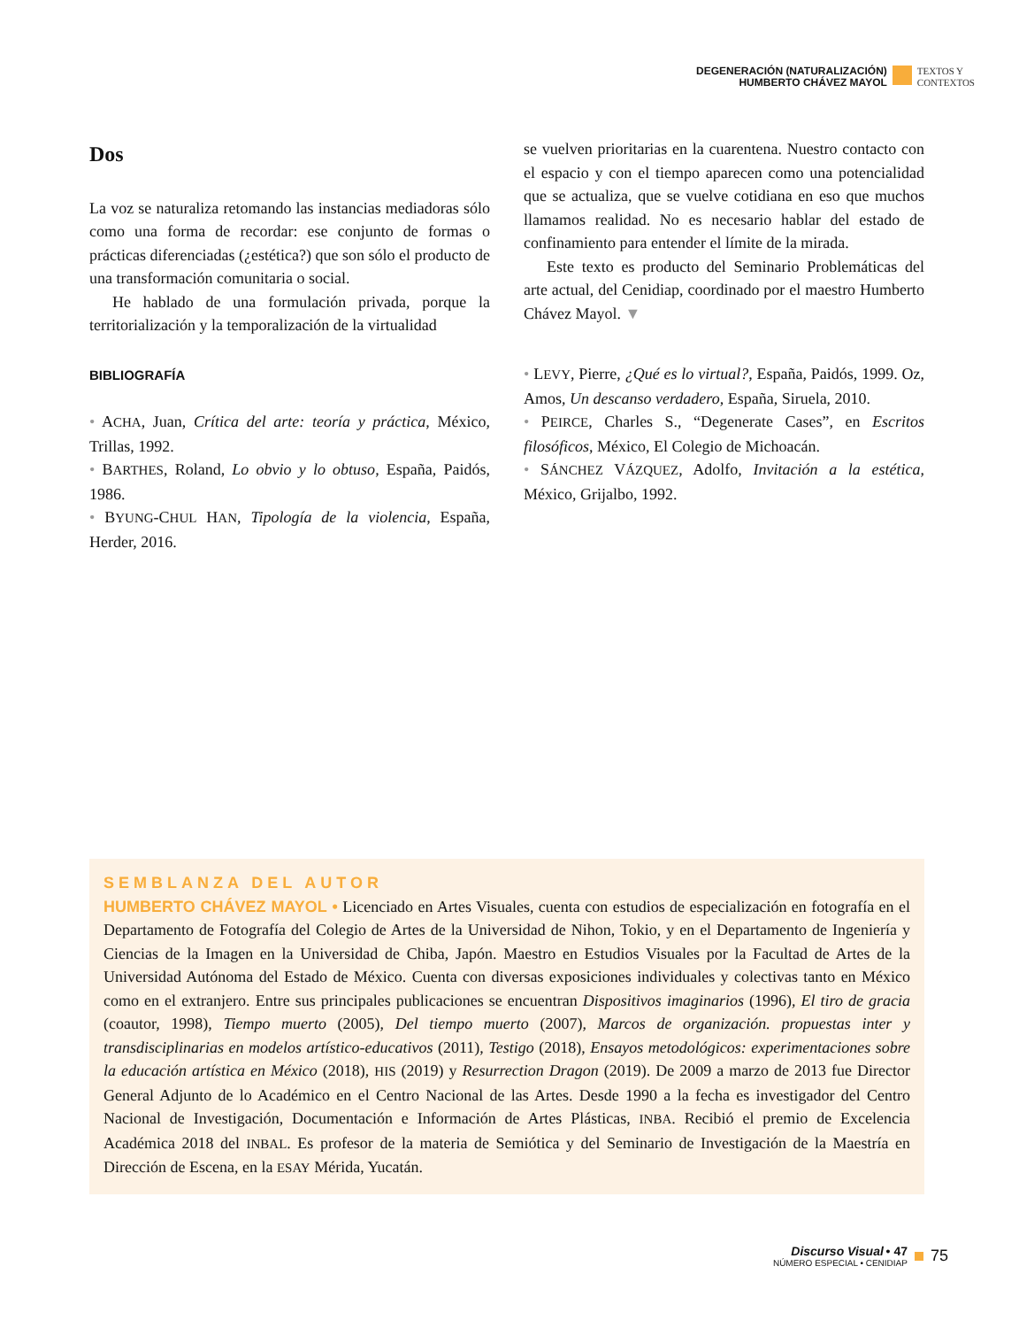DEGENERACIÓN (NATURALIZACIÓN)
HUMBERTO CHÁVEZ MAYOL
TEXTOS Y
CONTEXTOS
Dos
La voz se naturaliza retomando las instancias mediadoras sólo como una forma de recordar: ese conjunto de formas o prácticas diferenciadas (¿estética?) que son sólo el producto de una transformación comunitaria o social.
He hablado de una formulación privada, porque la territorialización y la temporalización de la virtualidad
BIBLIOGRAFÍA
• ACHA, Juan, Crítica del arte: teoría y práctica, México, Trillas, 1992.
• BARTHES, Roland, Lo obvio y lo obtuso, España, Paidós, 1986.
• BYUNG-CHUL HAN, Tipología de la violencia, España, Herder, 2016.
se vuelven prioritarias en la cuarentena. Nuestro contacto con el espacio y con el tiempo aparecen como una potencialidad que se actualiza, que se vuelve cotidiana en eso que muchos llamamos realidad. No es necesario hablar del estado de confinamiento para entender el límite de la mirada.
Este texto es producto del Seminario Problemáticas del arte actual, del Cenidiap, coordinado por el maestro Humberto Chávez Mayol. ▼
• LEVY, Pierre, ¿Qué es lo virtual?, España, Paidós, 1999. Oz, Amos, Un descanso verdadero, España, Siruela, 2010.
• PEIRCE, Charles S., “Degenerate Cases”, en Escritos filosóficos, México, El Colegio de Michoacán.
• SÁNCHEZ VÁZQUEZ, Adolfo, Invitación a la estética, México, Grijalbo, 1992.
SEMBLANZA DEL AUTOR
HUMBERTO CHÁVEZ MAYOL • Licenciado en Artes Visuales, cuenta con estudios de especialización en fotografía en el Departamento de Fotografía del Colegio de Artes de la Universidad de Nihon, Tokio, y en el Departamento de Ingeniería y Ciencias de la Imagen en la Universidad de Chiba, Japón. Maestro en Estudios Visuales por la Facultad de Artes de la Universidad Autónoma del Estado de México. Cuenta con diversas exposiciones individuales y colectivas tanto en México como en el extranjero. Entre sus principales publicaciones se encuentran Dispositivos imaginarios (1996), El tiro de gracia (coautor, 1998), Tiempo muerto (2005), Del tiempo muerto (2007), Marcos de organización. propuestas inter y transdisciplinarias en modelos artístico-educativos (2011), Testigo (2018), Ensayos metodológicos: experimentaciones sobre la educación artística en México (2018), HIS (2019) y Resurrection Dragon (2019). De 2009 a marzo de 2013 fue Director General Adjunto de lo Académico en el Centro Nacional de las Artes. Desde 1990 a la fecha es investigador del Centro Nacional de Investigación, Documentación e Información de Artes Plásticas, INBA. Recibió el premio de Excelencia Académica 2018 del INBAL. Es profesor de la materia de Semiótica y del Seminario de Investigación de la Maestría en Dirección de Escena, en la ESAY Mérida, Yucatán.
Discurso Visual • 47
NÚMERO ESPECIAL • CENIDIAP
75